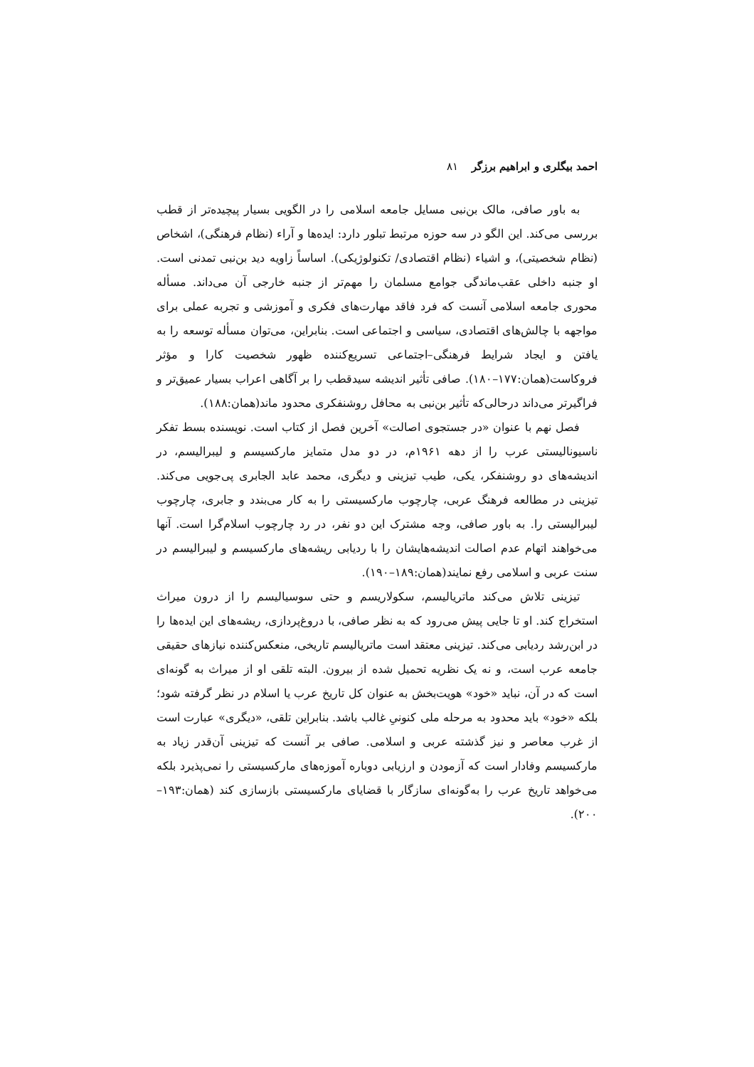احمد بیگلری و ابراهیم برزگر ۸۱
به باور صافی، مالک بن‌نبی مسایل جامعه اسلامی را در الگویی بسیار پیچیده‌تر از قطب بررسی می‌کند. این الگو در سه حوزه مرتبط تبلور دارد: ایده‌ها و آراء (نظام فرهنگی)، اشخاص (نظام شخصیتی)، و اشیاء (نظام اقتصادی/ تکنولوژیکی). اساساً زاویه دید بن‌نبی تمدنی است. او جنبه داخلی عقب‌ماندگی جوامع مسلمان را مهم‌تر از جنبه خارجی آن می‌داند. مسأله محوری جامعه اسلامی آنست که فرد فاقد مهارت‌های فکری و آموزشی و تجربه عملی برای مواجهه با چالش‌های اقتصادی، سیاسی و اجتماعی است. بنابراین، می‌توان مسأله توسعه را به یافتن و ایجاد شرایط فرهنگی–اجتماعی تسریع‌کننده ظهور شخصیت کارا و مؤثر فروکاست(همان:۱۷۷–۱۸۰). صافی تأثیر اندیشه سیدقطب را بر آگاهی اعراب بسیار عمیق‌تر و فراگیرتر می‌داند درحالی‌که تأثیر بن‌نبی به محافل روشنفکری محدود ماند(همان:۱۸۸).
فصل نهم با عنوان «در جستجوی اصالت» آخرین فصل از کتاب است. نویسنده بسط تفکر ناسیونالیستی عرب را از دهه ۱۹۶۱م، در دو مدل متمایز مارکسیسم و لیبرالیسم، در اندیشه‌های دو روشنفکر، یکی، طیب تیزینی و دیگری، محمد عابد الجابری پی‌جویی می‌کند. تیزینی در مطالعه فرهنگ عربی، چارچوب مارکسیستی را به کار می‌بندد و جابری، چارچوب لیبرالیستی را. به باور صافی، وجه مشترک این دو نفر، در رد چارچوب اسلام‌گرا است. آنها می‌خواهند اتهام عدم اصالت اندیشه‌هایشان را با ردیابی ریشه‌های مارکسیسم و لیبرالیسم در سنت عربی و اسلامی رفع نمایند(همان:۱۸۹–۱۹۰).
تیزینی تلاش می‌کند ماتریالیسم، سکولاریسم و حتی سوسیالیسم را از درون میراث استخراج کند. او تا جایی پیش می‌رود که به نظر صافی، با دروغ‌پردازی، ریشه‌های این ایده‌ها را در ابن‌رشد ردیابی می‌کند. تیزینی معتقد است ماتریالیسم تاریخی، منعکس‌کننده نیازهای حقیقی جامعه عرب است، و نه یک نظریه تحمیل شده از بیرون. البته تلقی او از میراث به گونه‌ای است که در آن، نباید «خود» هویت‌بخش به عنوان کل تاریخ عرب یا اسلام در نظر گرفته شود؛ بلکه «خود» باید محدود به مرحله ملی کنونیِ غالب باشد. بنابراین تلقی، «دیگری» عبارت است از غرب معاصر و نیز گذشته عربی و اسلامی. صافی بر آنست که تیزینی آن‌قدر زیاد به مارکسیسم وفادار است که آزمودن و ارزیابی دوباره آموزه‌های مارکسیستی را نمی‌پذیرد بلکه می‌خواهد تاریخ عرب را به‌گونه‌ای سازگار با قضایای مارکسیستی بازسازی کند (همان:۱۹۳–۲۰۰).